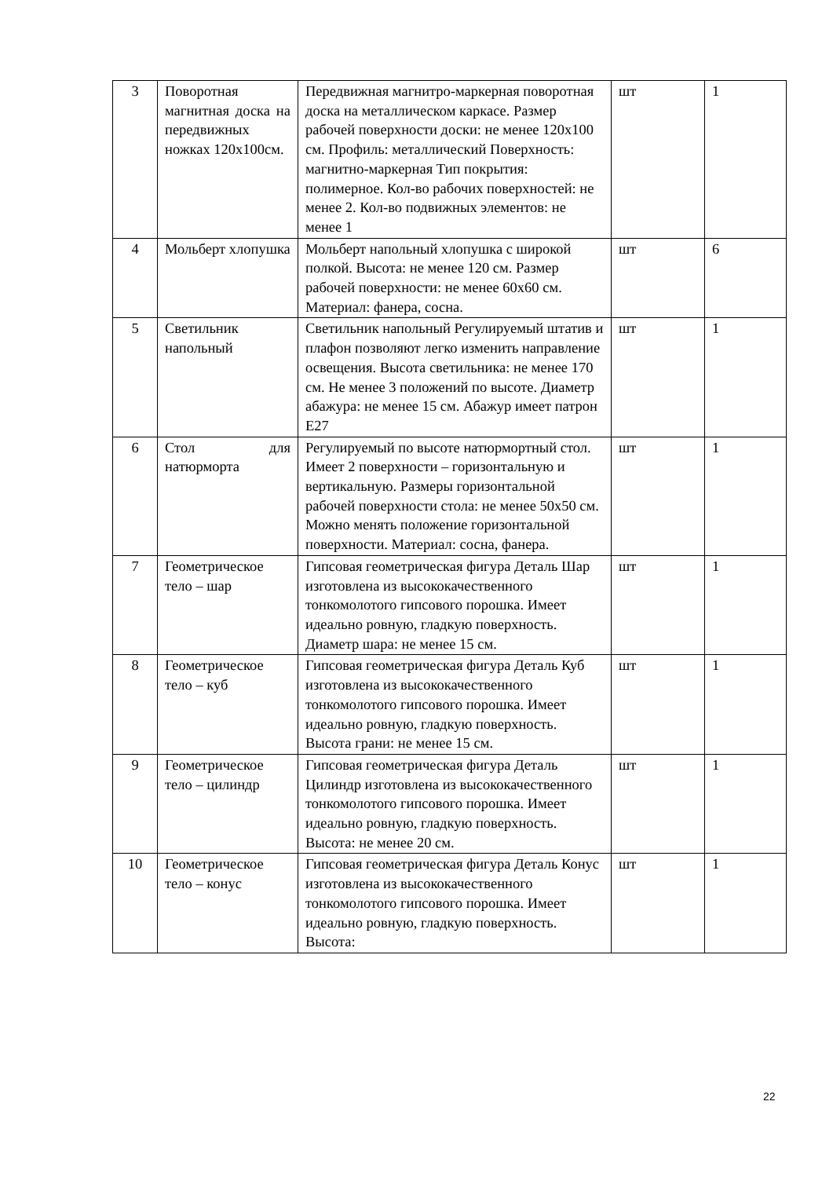| 3 | Поворотная магнитная доска на передвижных ножках 120х100см. | Передвижная магнитро-маркерная поворотная доска на металлическом каркасе. Размер рабочей поверхности доски: не менее 120х100 см. Профиль: металлический Поверхность: магнитно-маркерная Тип покрытия: полимерное. Кол-во рабочих поверхностей: не менее 2. Кол-во подвижных элементов: не менее 1 | шт | 1 |
| 4 | Мольберт хлопушка | Мольберт напольный хлопушка с широкой полкой. Высота: не менее 120 см. Размер рабочей поверхности: не менее 60х60 см. Материал: фанера, сосна. | шт | 6 |
| 5 | Светильник напольный | Светильник напольный Регулируемый штатив и плафон позволяют легко изменить направление освещения. Высота светильника: не менее 170 см. Не менее 3 положений по высоте. Диаметр абажура: не менее 15 см. Абажур имеет патрон E27 | шт | 1 |
| 6 | Стол для натюрморта | Регулируемый по высоте натюрмортный стол. Имеет 2 поверхности – горизонтальную и вертикальную. Размеры горизонтальной рабочей поверхности стола: не менее 50х50 см. Можно менять положение горизонтальной поверхности. Материал: сосна, фанера. | шт | 1 |
| 7 | Геометрическое тело – шар | Гипсовая геометрическая фигура Деталь Шар изготовлена из высококачественного тонкомолотого гипсового порошка. Имеет идеально ровную, гладкую поверхность. Диаметр шара: не менее 15 см. | шт | 1 |
| 8 | Геометрическое тело – куб | Гипсовая геометрическая фигура Деталь Куб изготовлена из высококачественного тонкомолотого гипсового порошка. Имеет идеально ровную, гладкую поверхность. Высота грани: не менее 15 см. | шт | 1 |
| 9 | Геометрическое тело – цилиндр | Гипсовая геометрическая фигура Деталь Цилиндр изготовлена из высококачественного тонкомолотого гипсового порошка. Имеет идеально ровную, гладкую поверхность. Высота: не менее 20 см. | шт | 1 |
| 10 | Геометрическое тело – конус | Гипсовая геометрическая фигура Деталь Конус изготовлена из высококачественного тонкомолотого гипсового порошка. Имеет идеально ровную, гладкую поверхность. Высота: | шт | 1 |
22